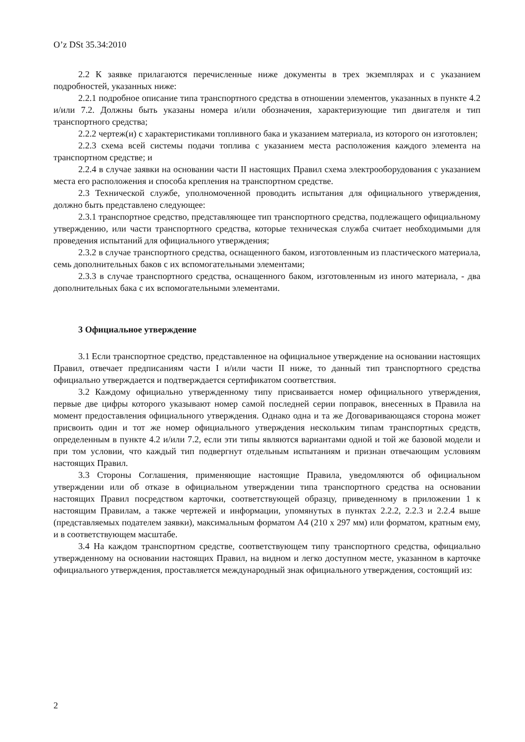O’z DSt 35.34:2010
2.2 К заявке прилагаются перечисленные ниже документы в трех экземплярах и с указанием подробностей, указанных ниже:
2.2.1 подробное описание типа транспортного средства в отношении элементов, указанных в пункте 4.2 и/или 7.2. Должны быть указаны номера и/или обозначения, характеризующие тип двигателя и тип транспортного средства;
2.2.2 чертеж(и) с характеристиками топливного бака и указанием материала, из которого он изготовлен;
2.2.3 схема всей системы подачи топлива с указанием места расположения каждого элемента на транспортном средстве; и
2.2.4 в случае заявки на основании части II настоящих Правил схема электрооборудования с указанием места его расположения и способа крепления на транспортном средстве.
2.3 Технической службе, уполномоченной проводить испытания для официального утверждения, должно быть представлено следующее:
2.3.1 транспортное средство, представляющее тип транспортного средства, подлежащего официальному утверждению, или части транспортного средства, которые техническая служба считает необходимыми для проведения испытаний для официального утверждения;
2.3.2 в случае транспортного средства, оснащенного баком, изготовленным из пластического материала, семь дополнительных баков с их вспомогательными элементами;
2.3.3 в случае транспортного средства, оснащенного баком, изготовленным из иного материала, - два дополнительных бака с их вспомогательными элементами.
3 Официальное утверждение
3.1 Если транспортное средство, представленное на официальное утверждение на основании настоящих Правил, отвечает предписаниям части I и/или части II ниже, то данный тип транспортного средства официально утверждается и подтверждается сертификатом соответствия.
3.2 Каждому официально утвержденному типу присваивается номер официального утверждения, первые две цифры которого указывают номер самой последней серии поправок, внесенных в Правила на момент предоставления официального утверждения. Однако одна и та же Договаривающаяся сторона может присвоить один и тот же номер официального утверждения нескольким типам транспортных средств, определенным в пункте 4.2 и/или 7.2, если эти типы являются вариантами одной и той же базовой модели и при том условии, что каждый тип подвергнут отдельным испытаниям и признан отвечающим условиям настоящих Правил.
3.3 Стороны Соглашения, применяющие настоящие Правила, уведомляются об официальном утверждении или об отказе в официальном утверждении типа транспортного средства на основании настоящих Правил посредством карточки, соответствующей образцу, приведенному в приложении 1 к настоящим Правилам, а также чертежей и информации, упомянутых в пунктах 2.2.2, 2.2.3 и 2.2.4 выше (представляемых подателем заявки), максимальным форматом А4 (210 х 297 мм) или форматом, кратным ему, и в соответствующем масштабе.
3.4 На каждом транспортном средстве, соответствующем типу транспортного средства, официально утвержденному на основании настоящих Правил, на видном и легко доступном месте, указанном в карточке официального утверждения, проставляется международный знак официального утверждения, состоящий из:
2